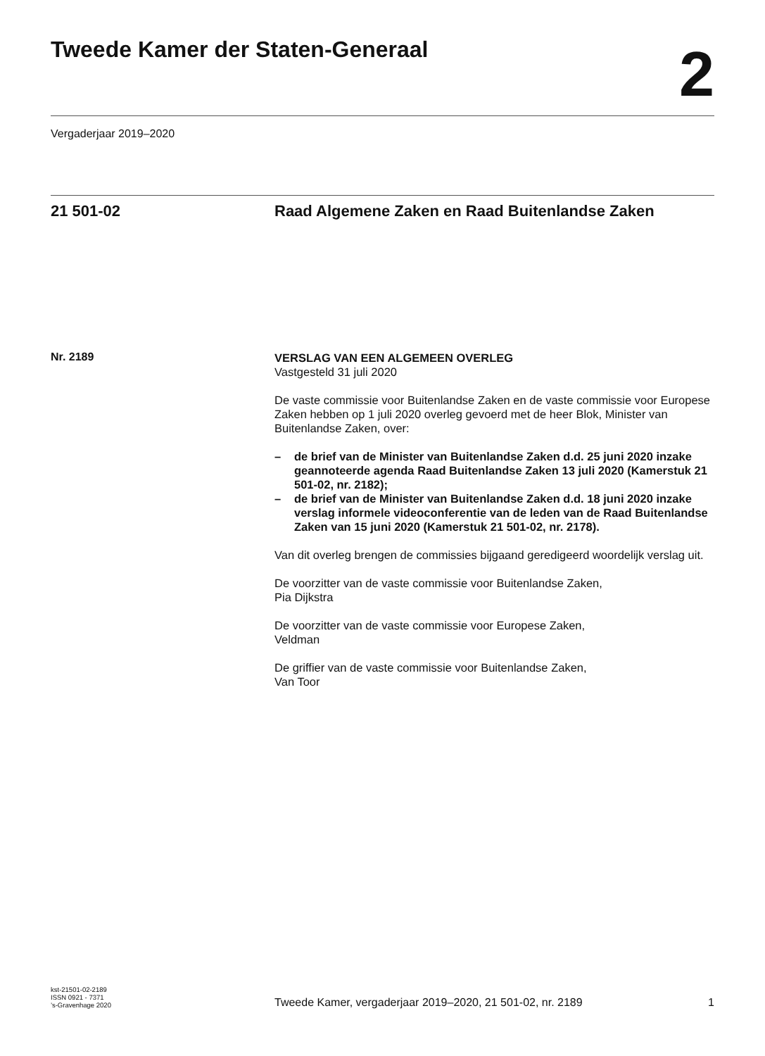Tweede Kamer der Staten-Generaal
2
Vergaderjaar 2019–2020
21 501-02 Raad Algemene Zaken en Raad Buitenlandse Zaken
Nr. 2189
VERSLAG VAN EEN ALGEMEEN OVERLEG
Vastgesteld 31 juli 2020
De vaste commissie voor Buitenlandse Zaken en de vaste commissie voor Europese Zaken hebben op 1 juli 2020 overleg gevoerd met de heer Blok, Minister van Buitenlandse Zaken, over:
– de brief van de Minister van Buitenlandse Zaken d.d. 25 juni 2020 inzake geannoteerde agenda Raad Buitenlandse Zaken 13 juli 2020 (Kamerstuk 21 501-02, nr. 2182);
– de brief van de Minister van Buitenlandse Zaken d.d. 18 juni 2020 inzake verslag informele videoconferentie van de leden van de Raad Buitenlandse Zaken van 15 juni 2020 (Kamerstuk 21 501-02, nr. 2178).
Van dit overleg brengen de commissies bijgaand geredigeerd woordelijk verslag uit.
De voorzitter van de vaste commissie voor Buitenlandse Zaken,
Pia Dijkstra
De voorzitter van de vaste commissie voor Europese Zaken,
Veldman
De griffier van de vaste commissie voor Buitenlandse Zaken,
Van Toor
kst-21501-02-2189
ISSN 0921 - 7371
’s-Gravenhage 2020
Tweede Kamer, vergaderjaar 2019–2020, 21 501-02, nr. 2189
1